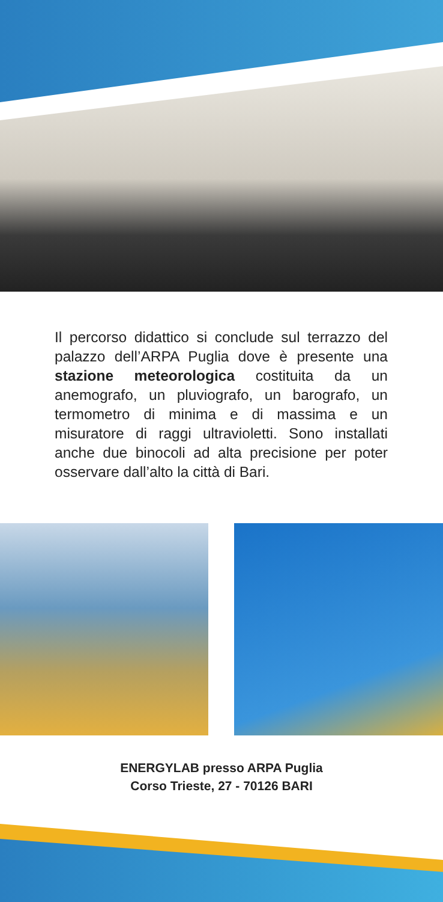Il percorso didattico si conclude sul terrazzo del palazzo dell’ARPA Puglia dove è presente una stazione meteorologica costituita da un anemografo, un pluviografo, un barografo, un termometro di minima e di massima e un misuratore di raggi ultravioletti. Sono installati anche due binocoli ad alta precisione per poter osservare dall’alto la città di Bari.
ENERGYLAB presso ARPA Puglia
Corso Trieste, 27 - 70126 BARI